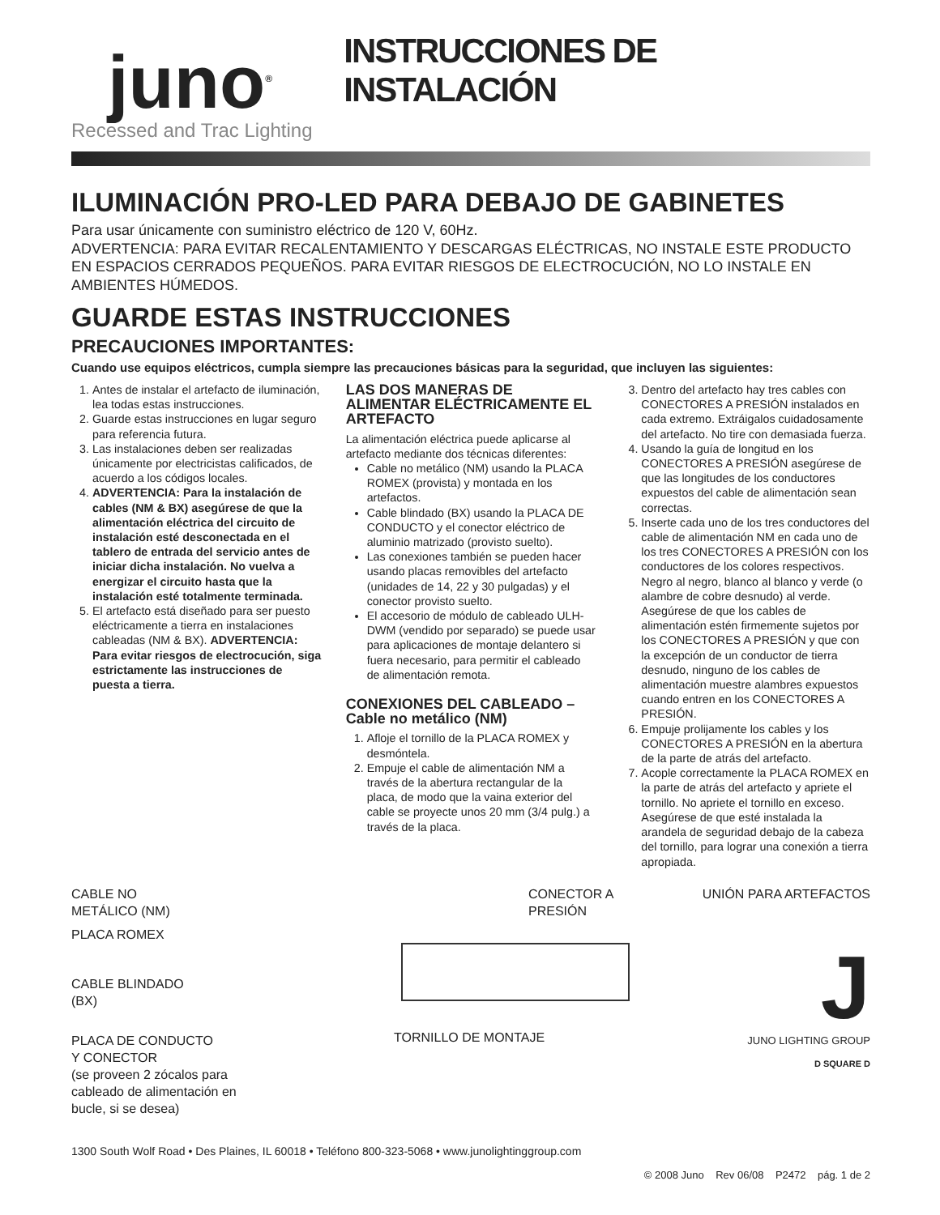juno<sup>®</sup>
Recessed and Trac Lighting
INSTRUCCIONES DE INSTALACIÓN
ILUMINACIÓN PRO-LED PARA DEBAJO DE GABINETES
Para usar únicamente con suministro eléctrico de 120 V, 60Hz.
ADVERTENCIA: PARA EVITAR RECALENTAMIENTO Y DESCARGAS ELÉCTRICAS, NO INSTALE ESTE PRODUCTO EN ESPACIOS CERRADOS PEQUEÑOS. PARA EVITAR RIESGOS DE ELECTROCUCIÓN, NO LO INSTALE EN AMBIENTES HÚMEDOS.
GUARDE ESTAS INSTRUCCIONES
PRECAUCIONES IMPORTANTES:
Cuando use equipos eléctricos, cumpla siempre las precauciones básicas para la seguridad, que incluyen las siguientes:
1. Antes de instalar el artefacto de iluminación, lea todas estas instrucciones.
2. Guarde estas instrucciones en lugar seguro para referencia futura.
3. Las instalaciones deben ser realizadas únicamente por electricistas calificados, de acuerdo a los códigos locales.
4. ADVERTENCIA: Para la instalación de cables (NM & BX) asegúrese de que la alimentación eléctrica del circuito de instalación esté desconectada en el tablero de entrada del servicio antes de iniciar dicha instalación. No vuelva a energizar el circuito hasta que la instalación esté totalmente terminada.
5. El artefacto está diseñado para ser puesto eléctricamente a tierra en instalaciones cableadas (NM & BX). ADVERTENCIA: Para evitar riesgos de electrocución, siga estrictamente las instrucciones de puesta a tierra.
LAS DOS MANERAS DE ALIMENTAR ELÉCTRICAMENTE EL ARTEFACTO
La alimentación eléctrica puede aplicarse al artefacto mediante dos técnicas diferentes:
Cable no metálico (NM) usando la PLACA ROMEX (provista) y montada en los artefactos.
Cable blindado (BX) usando la PLACA DE CONDUCTO y el conector eléctrico de aluminio matrizado (provisto suelto).
Las conexiones también se pueden hacer usando placas removibles del artefacto (unidades de 14, 22 y 30 pulgadas) y el conector provisto suelto.
El accesorio de módulo de cableado ULH-DWM (vendido por separado) se puede usar para aplicaciones de montaje delantero si fuera necesario, para permitir el cableado de alimentación remota.
CONEXIONES DEL CABLEADO – Cable no metálico (NM)
1. Afloje el tornillo de la PLACA ROMEX y desmóntela.
2. Empuje el cable de alimentación NM a través de la abertura rectangular de la placa, de modo que la vaina exterior del cable se proyecte unos 20 mm (3/4 pulg.) a través de la placa.
3. Dentro del artefacto hay tres cables con CONECTORES A PRESIÓN instalados en cada extremo. Extráigalos cuidadosamente del artefacto. No tire con demasiada fuerza.
4. Usando la guía de longitud en los CONECTORES A PRESIÓN asegúrese de que las longitudes de los conductores expuestos del cable de alimentación sean correctas.
5. Inserte cada uno de los tres conductores del cable de alimentación NM en cada uno de los tres CONECTORES A PRESIÓN con los conductores de los colores respectivos. Negro al negro, blanco al blanco y verde (o alambre de cobre desnudo) al verde. Asegúrese de que los cables de alimentación estén firmemente sujetos por los CONECTORES A PRESIÓN y que con la excepción de un conductor de tierra desnudo, ninguno de los cables de alimentación muestre alambres expuestos cuando entren en los CONECTORES A PRESIÓN.
6. Empuje prolijamente los cables y los CONECTORES A PRESIÓN en la abertura de la parte de atrás del artefacto.
7. Acople correctamente la PLACA ROMEX en la parte de atrás del artefacto y apriete el tornillo. No apriete el tornillo en exceso. Asegúrese de que esté instalada la arandela de seguridad debajo de la cabeza del tornillo, para lograr una conexión a tierra apropiada.
CABLE NO
METÁLICO (NM)
PLACA ROMEX
CABLE BLINDADO
(BX)
PLACA DE CONDUCTO
Y CONECTOR
(se proveen 2 zócalos para
cableado de alimentación en
bucle, si se desea)
CONECTOR A PRESIÓN
TORNILLO DE MONTAJE
UNIÓN PARA ARTEFACTOS
J
JUNO LIGHTING GROUP
D SQUARE D
1300 South Wolf Road • Des Plaines, IL 60018 • Teléfono 800-323-5068 • www.junolightinggroup.com
© 2008 Juno Rev 06/08 P2472 pág. 1 de 2